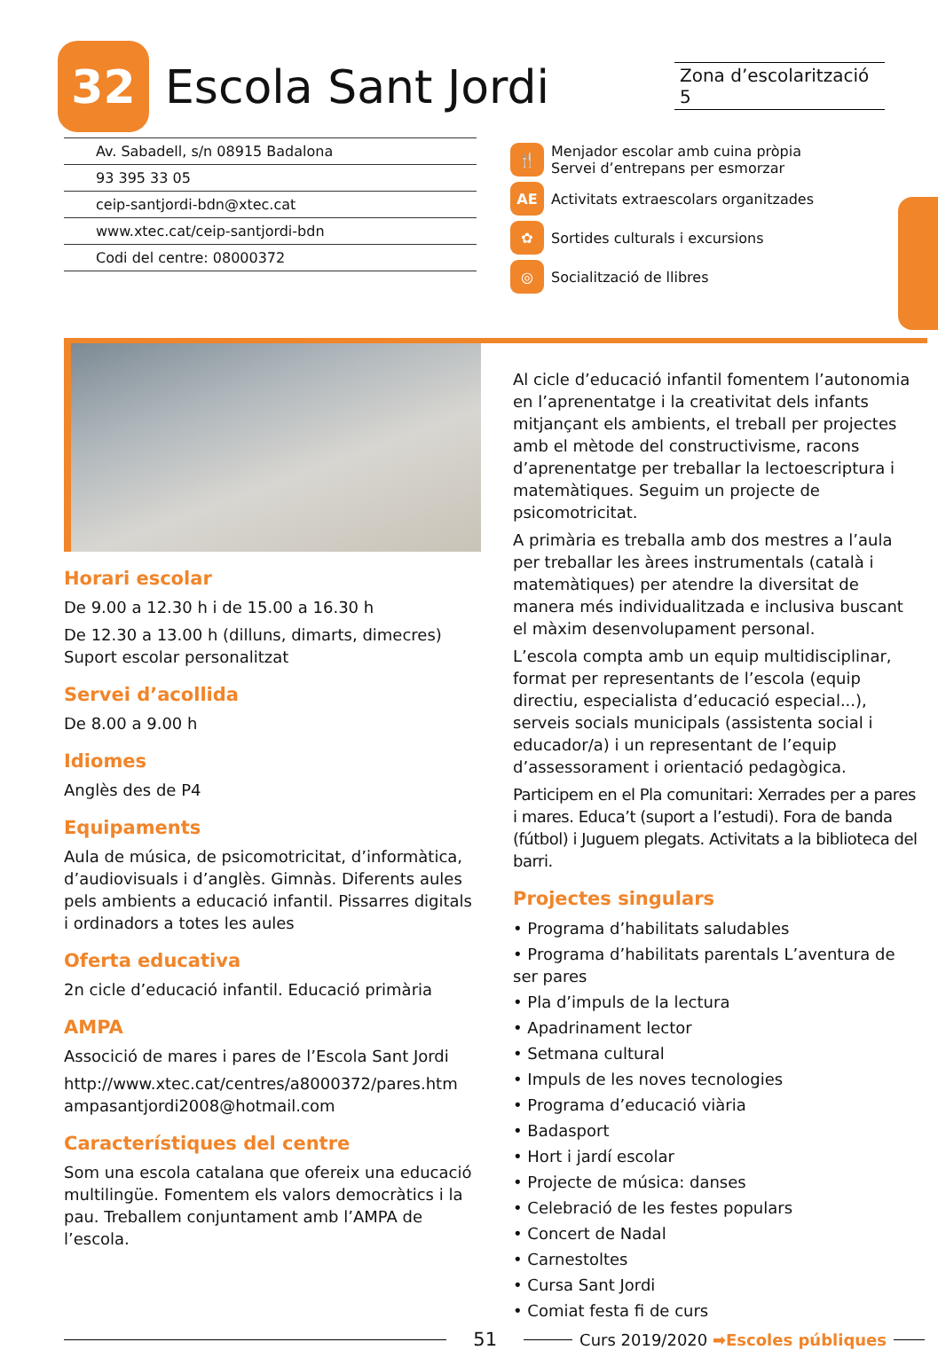32
Escola Sant Jordi
Zona d’escolarització 5
Av. Sabadell, s/n 08915 Badalona
93 395 33 05
ceip-santjordi-bdn@xtec.cat
www.xtec.cat/ceip-santjordi-bdn
Codi del centre: 08000372
🍴 Menjador escolar amb cuina pròpia
Servei d’entrepans per esmorzar
AE Activitats extraescolars organitzades
✿ Sortides culturals i excursions
◎ Socialització de llibres
Horari escolar
De 9.00 a 12.30 h i de 15.00 a 16.30 h
De 12.30 a 13.00 h (dilluns, dimarts, dimecres)
Suport escolar personalitzat
Servei d’acollida
De 8.00 a 9.00 h
Idiomes
Anglès des de P4
Equipaments
Aula de música, de psicomotricitat, d’informàtica, d’audiovisuals i d’anglès. Gimnàs. Diferents aules pels ambients a educació infantil. Pissarres digitals i ordinadors a totes les aules
Oferta educativa
2n cicle d’educació infantil. Educació primària
AMPA
Associció de mares i pares de l’Escola Sant Jordi
http://www.xtec.cat/centres/a8000372/pares.htm
ampasantjordi2008@hotmail.com
Característiques del centre
Som una escola catalana que ofereix una educació multilingüe. Fomentem els valors democràtics i la pau. Treballem conjuntament amb l’AMPA de l’escola.
Al cicle d’educació infantil fomentem l’autonomia en l’aprenentatge i la creativitat dels infants mitjançant els ambients, el treball per projectes amb el mètode del constructivisme, racons d’aprenentatge per treballar la lectoescriptura i matemàtiques. Seguim un projecte de psicomotricitat.
A primària es treballa amb dos mestres a l’aula per treballar les àrees instrumentals (català i matemàtiques) per atendre la diversitat de manera més individualitzada e inclusiva buscant el màxim desenvolupament personal.
L’escola compta amb un equip multidisciplinar, format per representants de l’escola (equip directiu, especialista d’educació especial...), serveis socials municipals (assistenta social i educador/a) i un representant de l’equip d’assessorament i orientació pedagògica.
Participem en el Pla comunitari: Xerrades per a pares i mares. Educa’t (suport a l’estudi). Fora de banda (fútbol) i Juguem plegats. Activitats a la biblioteca del barri.
Projectes singulars
• Programa d’habilitats saludables
• Programa d’habilitats parentals L’aventura de ser pares
• Pla d’impuls de la lectura
• Apadrinament lector
• Setmana cultural
• Impuls de les noves tecnologies
• Programa d’educació viària
• Badasport
• Hort i jardí escolar
• Projecte de música: danses
• Celebració de les festes populars
• Concert de Nadal
• Carnestoltes
• Cursa Sant Jordi
• Comiat festa fi de curs
51 Curs 2019/2020 ➡Escoles públiques